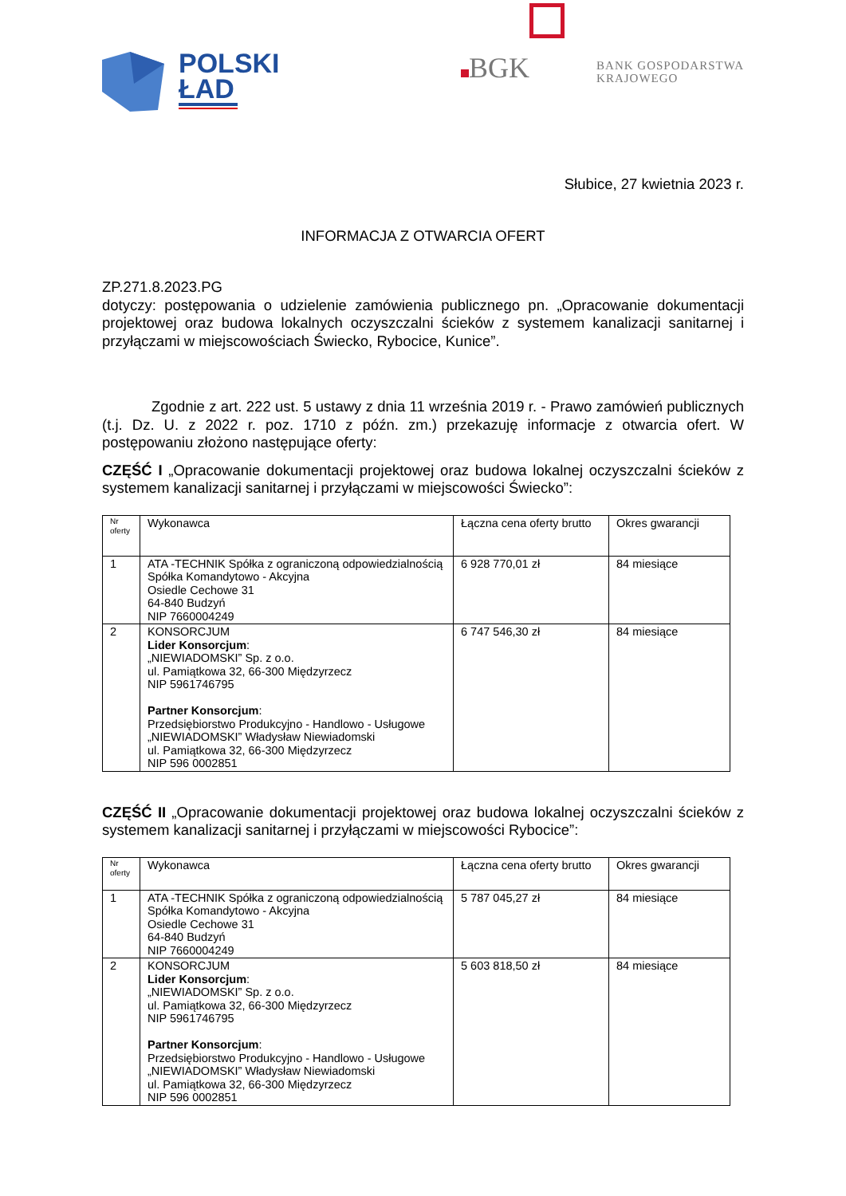POLSKI
ŁAD
BGK
BANK GOSPODARSTWA
KRAJOWEGO
Słubice, 27 kwietnia 2023 r.
INFORMACJA Z OTWARCIA OFERT
ZP.271.8.2023.PG
dotyczy: postępowania o udzielenie zamówienia publicznego pn. „Opracowanie dokumentacji projektowej oraz budowa lokalnych oczyszczalni ścieków z systemem kanalizacji sanitarnej i przyłączami w miejscowościach Świecko, Rybocice, Kunice”.
Zgodnie z art. 222 ust. 5 ustawy z dnia 11 września 2019 r. - Prawo zamówień publicznych (t.j. Dz. U. z 2022 r. poz. 1710 z późn. zm.) przekazuję informacje z otwarcia ofert. W postępowaniu złożono następujące oferty:
CZĘŚĆ I „Opracowanie dokumentacji projektowej oraz budowa lokalnej oczyszczalni ścieków z systemem kanalizacji sanitarnej i przyłączami w miejscowości Świecko”:
| Nr oferty | Wykonawca | Łączna cena oferty brutto | Okres gwarancji |
| --- | --- | --- | --- |
| 1 | ATA -TECHNIK Spółka z ograniczoną odpowiedzialnością Spółka Komandytowo - Akcyjna Osiedle Cechowe 31 64-840 Budzyń NIP 7660004249 | 6 928 770,01 zł | 84 miesiące |
| 2 | KONSORCJUM Lider Konsorcjum : „NIEWIADOMSKI” Sp. z o.o. ul. Pamiątkowa 32, 66-300 Międzyrzecz NIP 5961746795 Partner Konsorcjum : Przedsiębiorstwo Produkcyjno - Handlowo - Usługowe „NIEWIADOMSKI” Władysław Niewiadomski ul. Pamiątkowa 32, 66-300 Międzyrzecz NIP 596 0002851 | 6 747 546,30 zł | 84 miesiące |
CZĘŚĆ II „Opracowanie dokumentacji projektowej oraz budowa lokalnej oczyszczalni ścieków z systemem kanalizacji sanitarnej i przyłączami w miejscowości Rybocice”:
| Nr oferty | Wykonawca | Łączna cena oferty brutto | Okres gwarancji |
| --- | --- | --- | --- |
| 1 | ATA -TECHNIK Spółka z ograniczoną odpowiedzialnością Spółka Komandytowo - Akcyjna Osiedle Cechowe 31 64-840 Budzyń NIP 7660004249 | 5 787 045,27 zł | 84 miesiące |
| 2 | KONSORCJUM Lider Konsorcjum : „NIEWIADOMSKI” Sp. z o.o. ul. Pamiątkowa 32, 66-300 Międzyrzecz NIP 5961746795 Partner Konsorcjum : Przedsiębiorstwo Produkcyjno - Handlowo - Usługowe „NIEWIADOMSKI” Władysław Niewiadomski ul. Pamiątkowa 32, 66-300 Międzyrzecz NIP 596 0002851 | 5 603 818,50 zł | 84 miesiące |